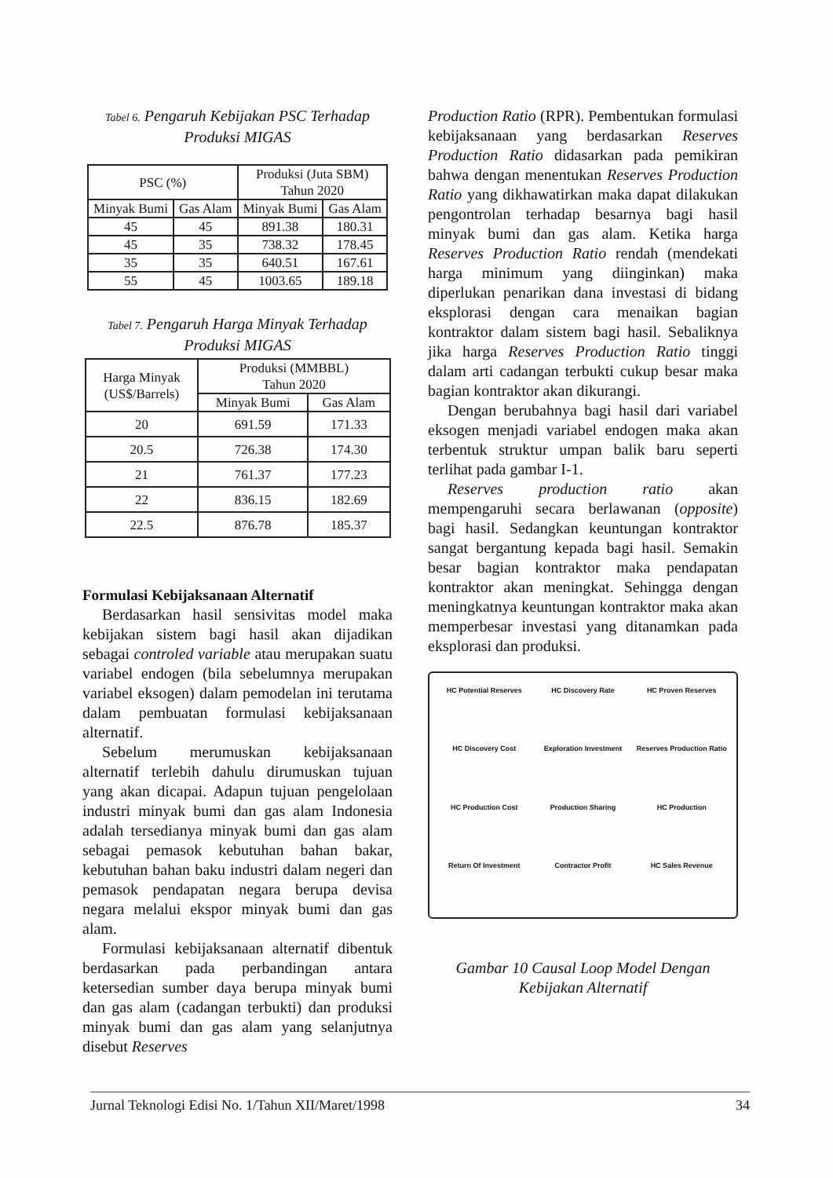Tabel 6. Pengaruh Kebijakan PSC Terhadap Produksi MIGAS
| PSC (%) | | Produksi (Juta SBM) Tahun 2020 | |
| --- | --- | --- | --- |
| Minyak Bumi | Gas Alam | Minyak Bumi | Gas Alam |
| 45 | 45 | 891.38 | 180.31 |
| 45 | 35 | 738.32 | 178.45 |
| 35 | 35 | 640.51 | 167.61 |
| 55 | 45 | 1003.65 | 189.18 |
Tabel 7. Pengaruh Harga Minyak Terhadap Produksi MIGAS
| Harga Minyak (US$/Barrels) | Produksi (MMBBL) Tahun 2020 | |
| --- | --- | --- |
| | Minyak Bumi | Gas Alam |
| 20 | 691.59 | 171.33 |
| 20.5 | 726.38 | 174.30 |
| 21 | 761.37 | 177.23 |
| 22 | 836.15 | 182.69 |
| 22.5 | 876.78 | 185.37 |
Formulasi Kebijaksanaan Alternatif
Berdasarkan hasil sensivitas model maka kebijakan sistem bagi hasil akan dijadikan sebagai controled variable atau merupakan suatu variabel endogen (bila sebelumnya merupakan variabel eksogen) dalam pemodelan ini terutama dalam pembuatan formulasi kebijaksanaan alternatif.
Sebelum merumuskan kebijaksanaan alternatif terlebih dahulu dirumuskan tujuan yang akan dicapai. Adapun tujuan pengelolaan industri minyak bumi dan gas alam Indonesia adalah tersedianya minyak bumi dan gas alam sebagai pemasok kebutuhan bahan bakar, kebutuhan bahan baku industri dalam negeri dan pemasok pendapatan negara berupa devisa negara melalui ekspor minyak bumi dan gas alam.
Formulasi kebijaksanaan alternatif dibentuk berdasarkan pada perbandingan antara ketersedian sumber daya berupa minyak bumi dan gas alam (cadangan terbukti) dan produksi minyak bumi dan gas alam yang selanjutnya disebut Reserves
Production Ratio (RPR). Pembentukan formulasi kebijaksanaan yang berdasarkan Reserves Production Ratio didasarkan pada pemikiran bahwa dengan menentukan Reserves Production Ratio yang dikhawatirkan maka dapat dilakukan pengontrolan terhadap besarnya bagi hasil minyak bumi dan gas alam. Ketika harga Reserves Production Ratio rendah (mendekati harga minimum yang diinginkan) maka diperlukan penarikan dana investasi di bidang eksplorasi dengan cara menaikan bagian kontraktor dalam sistem bagi hasil. Sebaliknya jika harga Reserves Production Ratio tinggi dalam arti cadangan terbukti cukup besar maka bagian kontraktor akan dikurangi.
Dengan berubahnya bagi hasil dari variabel eksogen menjadi variabel endogen maka akan terbentuk struktur umpan balik baru seperti terlihat pada gambar I-1.
Reserves production ratio akan mempengaruhi secara berlawanan (opposite) bagi hasil. Sedangkan keuntungan kontraktor sangat bergantung kepada bagi hasil. Semakin besar bagian kontraktor maka pendapatan kontraktor akan meningkat. Sehingga dengan meningkatnya keuntungan kontraktor maka akan memperbesar investasi yang ditanamkan pada eksplorasi dan produksi.
HC Potential Reserves
HC Discovery Rate
HC Proven Reserves
HC Discovery Cost
Exploration Investment
Reserves Production Ratio
HC Production Cost
Production Sharing
HC Production
Return Of Investment
Contractor Profit
HC Sales Revenue
Gambar 10 Causal Loop Model Dengan Kebijakan Alternatif
Jurnal Teknologi Edisi No. 1/Tahun XII/Maret/1998 34